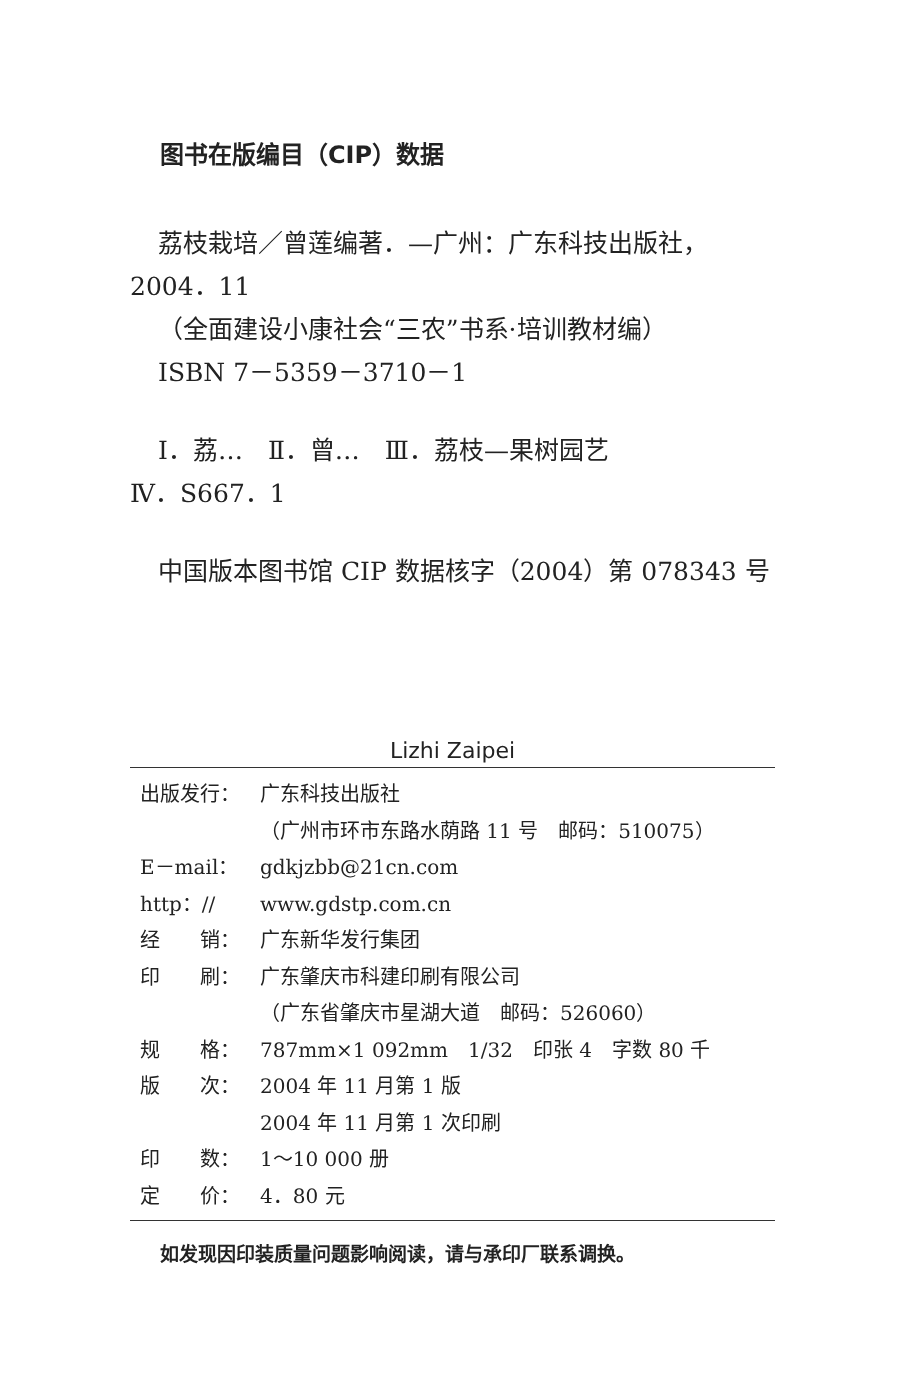图书在版编目（CIP）数据
荔枝栽培／曾莲编著．—广州：广东科技出版社，
2004．11
（全面建设小康社会“三农”书系·培训教材编）
ISBN 7－5359－3710－1
Ⅰ．荔…　Ⅱ．曾…　Ⅲ．荔枝—果树园艺
Ⅳ．S667．1
中国版本图书馆 CIP 数据核字（2004）第 078343 号
Lizhi Zaipei
出版发行： 广东科技出版社
（广州市环市东路水荫路 11 号　邮码：510075）
E－mail： gdkjzbb@21cn.com
http：// www.gdstp.com.cn
经　　销： 广东新华发行集团
印　　刷： 广东肇庆市科建印刷有限公司
（广东省肇庆市星湖大道　邮码：526060）
规　　格： 787mm×1 092mm　1/32　印张 4　字数 80 千
版　　次： 2004 年 11 月第 1 版
2004 年 11 月第 1 次印刷
印　　数： 1～10 000 册
定　　价： 4．80 元
如发现因印装质量问题影响阅读，请与承印厂联系调换。